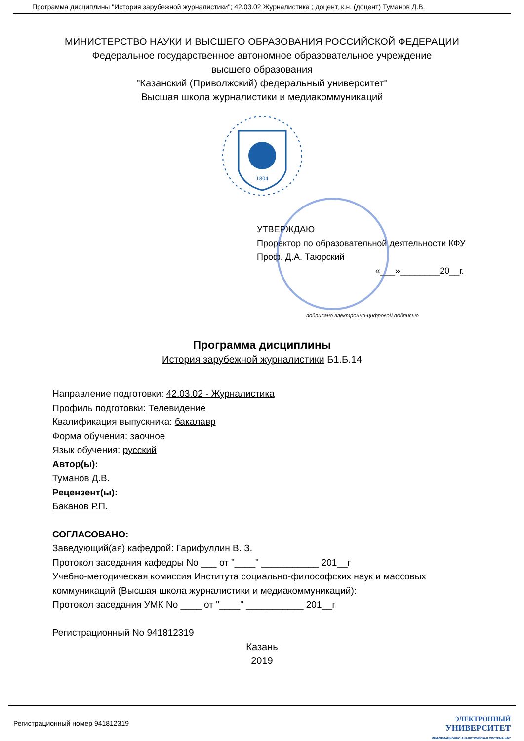Программа дисциплины "История зарубежной журналистики"; 42.03.02 Журналистика ; доцент, к.н. (доцент) Туманов Д.В.
МИНИСТЕРСТВО НАУКИ И ВЫСШЕГО ОБРАЗОВАНИЯ РОССИЙСКОЙ ФЕДЕРАЦИИ
Федеральное государственное автономное образовательное учреждение
высшего образования
"Казанский (Приволжский) федеральный университет"
Высшая школа журналистики и медиакоммуникаций
1804
УТВЕРЖДАЮ
Проректор по образовательной деятельности КФУ
Проф. Д.А. Таюрский
«___»________20__г.
подписано электронно-цифровой подписью
Программа дисциплины
История зарубежной журналистики Б1.Б.14
Направление подготовки: 42.03.02 - Журналистика
Профиль подготовки: Телевидение
Квалификация выпускника: бакалавр
Форма обучения: заочное
Язык обучения: русский
Автор(ы):
Туманов Д.В.
Рецензент(ы):
Баканов Р.П.
СОГЛАСОВАНО:
Заведующий(ая) кафедрой: Гарифуллин В. З.
Протокол заседания кафедры No ___ от "____" ___________ 201__г
Учебно-методическая комиссия Института социально-философских наук и массовых
коммуникаций (Высшая школа журналистики и медиакоммуникаций):
Протокол заседания УМК No ____ от "____" ___________ 201__г
Регистрационный No 941812319
Казань
2019
Регистрационный номер 941812319
ЭЛЕКТРОННЫЙ
УНИВЕРСИТЕТ
ИНФОРМАЦИОННО АНАЛИТИЧЕСКАЯ СИСТЕМА КФУ